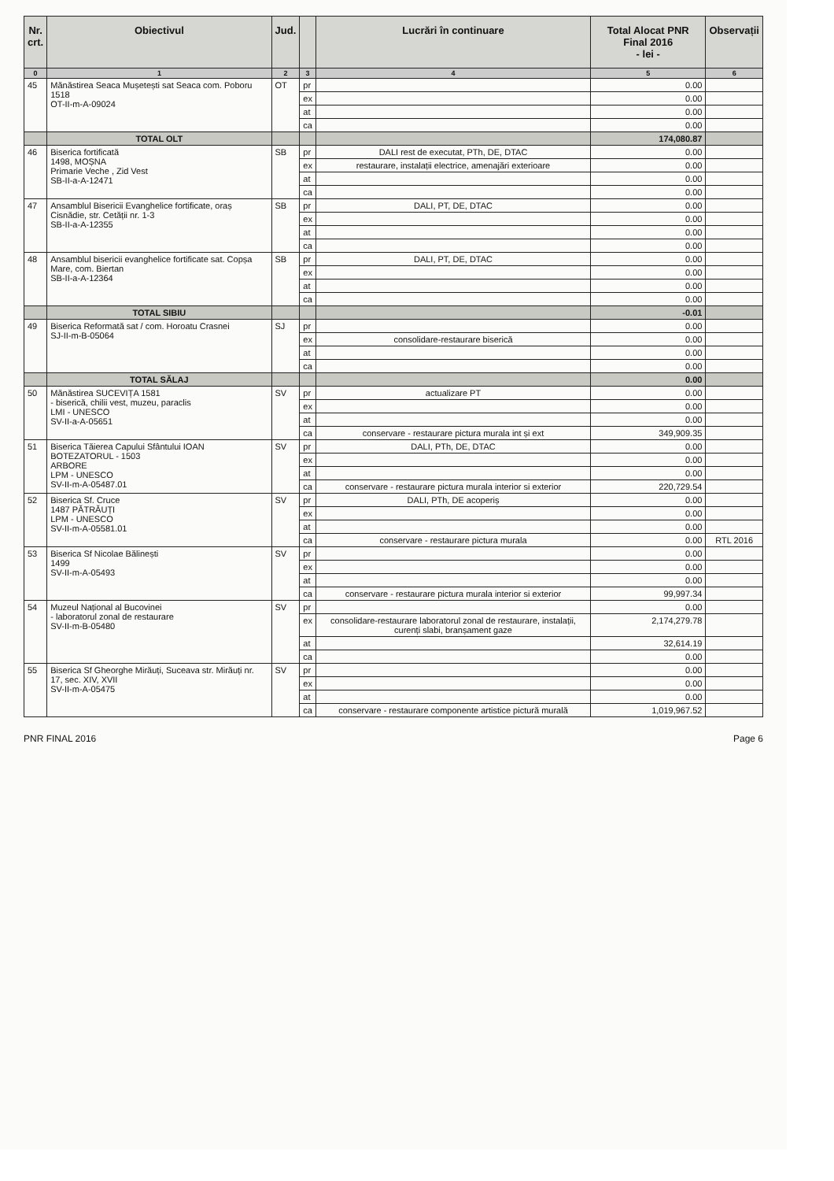| Nr. crt. | Obiectivul | Jud. | | Lucrări în continuare | Total Alocat PNR Final 2016 - lei - | Observații |
| --- | --- | --- | --- | --- | --- | --- |
| 0 | 1 | 2 | 3 | 4 | 5 | 6 |
| 45 | Mănăstirea Seaca Mușetești sat Seaca com. Poboru 1518 OT-II-m-A-09024 | OT | pr | | 0.00 | |
| | | | ex | | 0.00 | |
| | | | at | | 0.00 | |
| | | | ca | | 0.00 | |
| | TOTAL OLT | | | | 174,080.87 | |
| 46 | Biserica fortificată 1498, MOȘNA Primarie Veche , Zid Vest SB-II-a-A-12471 | SB | pr | DALI rest de executat, PTh, DE, DTAC | 0.00 | |
| | | | ex | restaurare, instalații electrice, amenajări exterioare | 0.00 | |
| | | | at | | 0.00 | |
| | | | ca | | 0.00 | |
| 47 | Ansamblul Bisericii Evanghelice fortificate, oraș Cisnădie, str. Cetății nr. 1-3 SB-II-a-A-12355 | SB | pr | DALI, PT, DE, DTAC | 0.00 | |
| | | | ex | | 0.00 | |
| | | | at | | 0.00 | |
| | | | ca | | 0.00 | |
| 48 | Ansamblul bisericii evanghelice fortificate sat. Copșa Mare, com. Biertan SB-II-a-A-12364 | SB | pr | DALI, PT, DE, DTAC | 0.00 | |
| | | | ex | | 0.00 | |
| | | | at | | 0.00 | |
| | | | ca | | 0.00 | |
| | TOTAL SIBIU | | | | -0.01 | |
| 49 | Biserica Reformată sat / com. Horoatu Crasnei SJ-II-m-B-05064 | SJ | pr | | 0.00 | |
| | | | ex | consolidare-restaurare biserică | 0.00 | |
| | | | at | | 0.00 | |
| | | | ca | | 0.00 | |
| | TOTAL SĂLAJ | | | | 0.00 | |
| 50 | Mănăstirea SUCEVIȚA 1581 - biserică, chilii vest, muzeu, paraclis LMI - UNESCO SV-II-a-A-05651 | SV | pr | actualizare PT | 0.00 | |
| | | | ex | | 0.00 | |
| | | | at | | 0.00 | |
| | | | ca | conservare - restaurare pictura murala int și ext | 349,909.35 | |
| 51 | Biserica Tăierea Capului Sfântului IOAN BOTEZATORUL - 1503 ARBORE LPM - UNESCO SV-II-m-A-05487.01 | SV | pr | DALI, PTh, DE, DTAC | 0.00 | |
| | | | ex | | 0.00 | |
| | | | at | | 0.00 | |
| | | | ca | conservare - restaurare pictura murala interior si exterior | 220,729.54 | |
| 52 | Biserica Sf. Cruce 1487 PĂTRĂUȚI LPM - UNESCO SV-II-m-A-05581.01 | SV | pr | DALI, PTh, DE acoperiș | 0.00 | |
| | | | ex | | 0.00 | |
| | | | at | | 0.00 | |
| | | | ca | conservare - restaurare pictura murala | 0.00 | RTL 2016 |
| 53 | Biserica Sf Nicolae Bălinești 1499 SV-II-m-A-05493 | SV | pr | | 0.00 | |
| | | | ex | | 0.00 | |
| | | | at | | 0.00 | |
| | | | ca | conservare - restaurare pictura murala interior si exterior | 99,997.34 | |
| 54 | Muzeul Național al Bucovinei - laboratorul zonal de restaurare SV-II-m-B-05480 | SV | pr | | 0.00 | |
| | | | ex | consolidare-restaurare laboratorul zonal de restaurare, instalații, curenți slabi, branșament gaze | 2,174,279.78 | |
| | | | at | | 32,614.19 | |
| | | | ca | | 0.00 | |
| 55 | Biserica Sf Gheorghe Mirăuți, Suceava str. Mirăuți nr. 17, sec. XIV, XVII SV-II-m-A-05475 | SV | pr | | 0.00 | |
| | | | ex | | 0.00 | |
| | | | at | | 0.00 | |
| | | | ca | conservare - restaurare componente artistice pictură murală | 1,019,967.52 | |
PNR FINAL 2016 Page 6